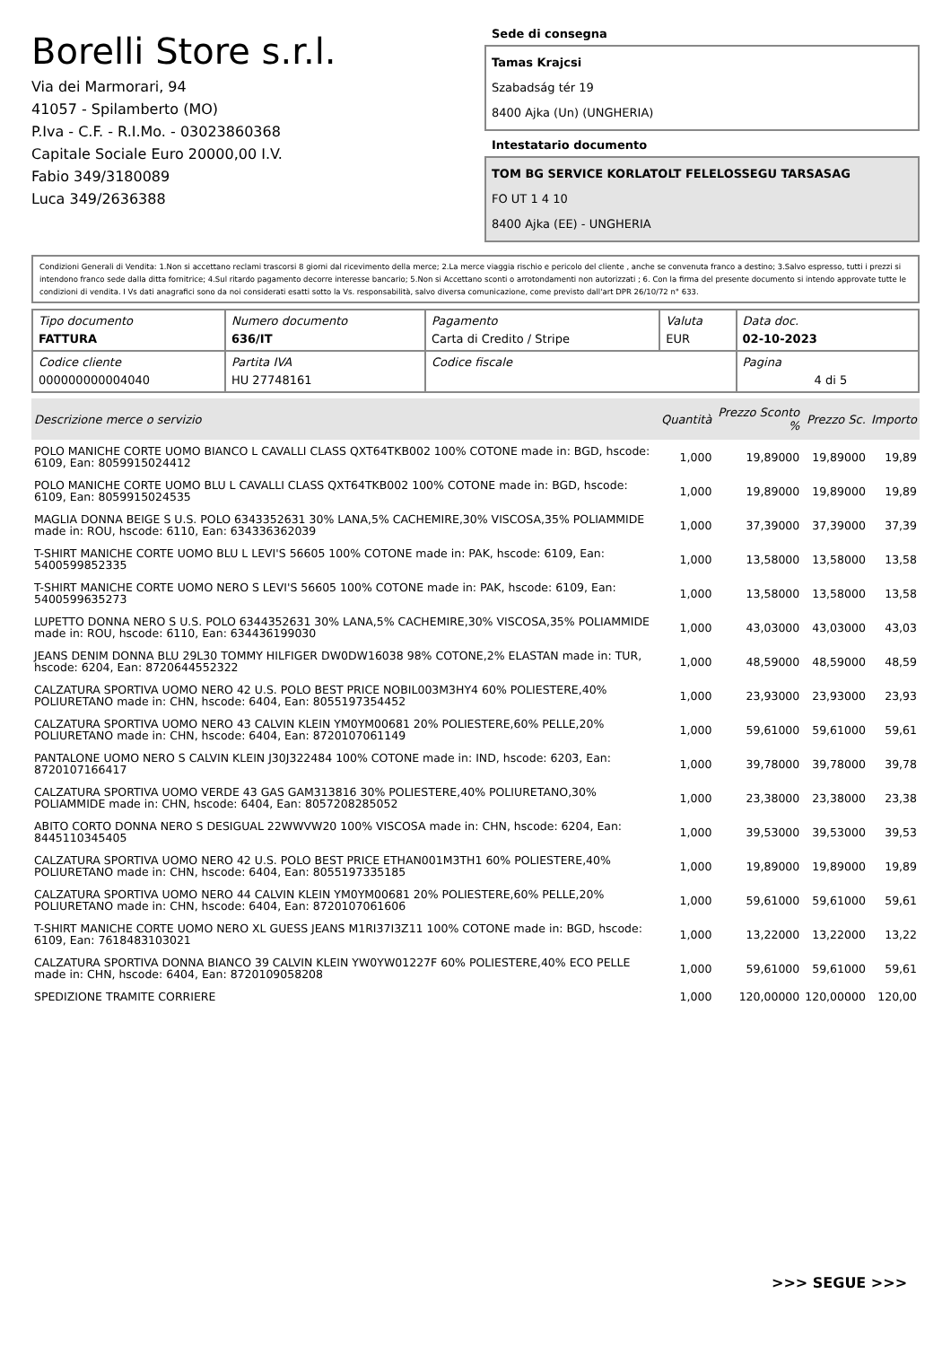Borelli Store s.r.l.
Via dei Marmorari, 94
41057 - Spilamberto (MO)
P.Iva - C.F. - R.I.Mo. - 03023860368
Capitale Sociale Euro 20000,00 I.V.
Fabio 349/3180089
Luca 349/2636388
Sede di consegna
Tamas Krajcsi
Szabadság tér 19
8400 Ajka (Un) (UNGHERIA)
Intestatario documento
TOM BG SERVICE KORLATOLT FELELOSSEGU TARSASAG
FO UT 1 4 10
8400 Ajka (EE) - UNGHERIA
Condizioni Generali di Vendita: 1.Non si accettano reclami trascorsi 8 giorni dal ricevimento della merce; 2.La merce viaggia rischio e pericolo del cliente , anche se convenuta franco a destino; 3.Salvo espresso, tutti i prezzi si intendono franco sede dalla ditta fornitrice; 4.Sul ritardo pagamento decorre interesse bancario; 5.Non si Accettano sconti o arrotondamenti non autorizzati ; 6. Con la firma del presente documento si intendo approvate tutte le condizioni di vendita. I Vs dati anagrafici sono da noi considerati esatti sotto la Vs. responsabilità, salvo diversa comunicazione, come previsto dall'art DPR 26/10/72 n° 633.
| Tipo documento FATTURA | Numero documento 636/IT | Pagamento Carta di Credito / Stripe | Valuta EUR | Data doc. 02-10-2023 |
| Codice cliente 000000000004040 | Partita IVA HU 27748161 | Codice fiscale | | Pagina 4 di 5 |
| Descrizione merce o servizio | Quantità | Prezzo Sconto % | Prezzo Sc. | Importo |
| --- | --- | --- | --- | --- |
| POLO MANICHE CORTE UOMO BIANCO L CAVALLI CLASS QXT64TKB002 100% COTONE made in: BGD, hscode: 6109, Ean: 8059915024412 | 1,000 | 19,89000 | 19,89000 | 19,89 |
| POLO MANICHE CORTE UOMO BLU L CAVALLI CLASS QXT64TKB002 100% COTONE made in: BGD, hscode: 6109, Ean: 8059915024535 | 1,000 | 19,89000 | 19,89000 | 19,89 |
| MAGLIA DONNA BEIGE S U.S. POLO 6343352631 30% LANA,5% CACHEMIRE,30% VISCOSA,35% POLIAMMIDE made in: ROU, hscode: 6110, Ean: 634336362039 | 1,000 | 37,39000 | 37,39000 | 37,39 |
| T-SHIRT MANICHE CORTE UOMO BLU L LEVI'S 56605 100% COTONE made in: PAK, hscode: 6109, Ean: 5400599852335 | 1,000 | 13,58000 | 13,58000 | 13,58 |
| T-SHIRT MANICHE CORTE UOMO NERO S LEVI'S 56605 100% COTONE made in: PAK, hscode: 6109, Ean: 5400599635273 | 1,000 | 13,58000 | 13,58000 | 13,58 |
| LUPETTO DONNA NERO S U.S. POLO 6344352631 30% LANA,5% CACHEMIRE,30% VISCOSA,35% POLIAMMIDE made in: ROU, hscode: 6110, Ean: 634436199030 | 1,000 | 43,03000 | 43,03000 | 43,03 |
| JEANS DENIM DONNA BLU 29L30 TOMMY HILFIGER DW0DW16038 98% COTONE,2% ELASTAN made in: TUR, hscode: 6204, Ean: 8720644552322 | 1,000 | 48,59000 | 48,59000 | 48,59 |
| CALZATURA SPORTIVA UOMO NERO 42 U.S. POLO BEST PRICE NOBIL003M3HY4 60% POLIESTERE,40% POLIURETANO made in: CHN, hscode: 6404, Ean: 8055197354452 | 1,000 | 23,93000 | 23,93000 | 23,93 |
| CALZATURA SPORTIVA UOMO NERO 43 CALVIN KLEIN YM0YM00681 20% POLIESTERE,60% PELLE,20% POLIURETANO made in: CHN, hscode: 6404, Ean: 8720107061149 | 1,000 | 59,61000 | 59,61000 | 59,61 |
| PANTALONE UOMO NERO S CALVIN KLEIN J30J322484 100% COTONE made in: IND, hscode: 6203, Ean: 8720107166417 | 1,000 | 39,78000 | 39,78000 | 39,78 |
| CALZATURA SPORTIVA UOMO VERDE 43 GAS GAM313816 30% POLIESTERE,40% POLIURETANO,30% POLIAMMIDE made in: CHN, hscode: 6404, Ean: 8057208285052 | 1,000 | 23,38000 | 23,38000 | 23,38 |
| ABITO CORTO DONNA NERO S DESIGUAL 22WWVW20 100% VISCOSA made in: CHN, hscode: 6204, Ean: 8445110345405 | 1,000 | 39,53000 | 39,53000 | 39,53 |
| CALZATURA SPORTIVA UOMO NERO 42 U.S. POLO BEST PRICE ETHAN001M3TH1 60% POLIESTERE,40% POLIURETANO made in: CHN, hscode: 6404, Ean: 8055197335185 | 1,000 | 19,89000 | 19,89000 | 19,89 |
| CALZATURA SPORTIVA UOMO NERO 44 CALVIN KLEIN YM0YM00681 20% POLIESTERE,60% PELLE,20% POLIURETANO made in: CHN, hscode: 6404, Ean: 8720107061606 | 1,000 | 59,61000 | 59,61000 | 59,61 |
| T-SHIRT MANICHE CORTE UOMO NERO XL GUESS JEANS M1RI37I3Z11 100% COTONE made in: BGD, hscode: 6109, Ean: 7618483103021 | 1,000 | 13,22000 | 13,22000 | 13,22 |
| CALZATURA SPORTIVA DONNA BIANCO 39 CALVIN KLEIN YW0YW01227F 60% POLIESTERE,40% ECO PELLE made in: CHN, hscode: 6404, Ean: 8720109058208 | 1,000 | 59,61000 | 59,61000 | 59,61 |
| SPEDIZIONE TRAMITE CORRIERE | 1,000 | 120,00000 | 120,00000 | 120,00 |
>>> SEGUE >>>